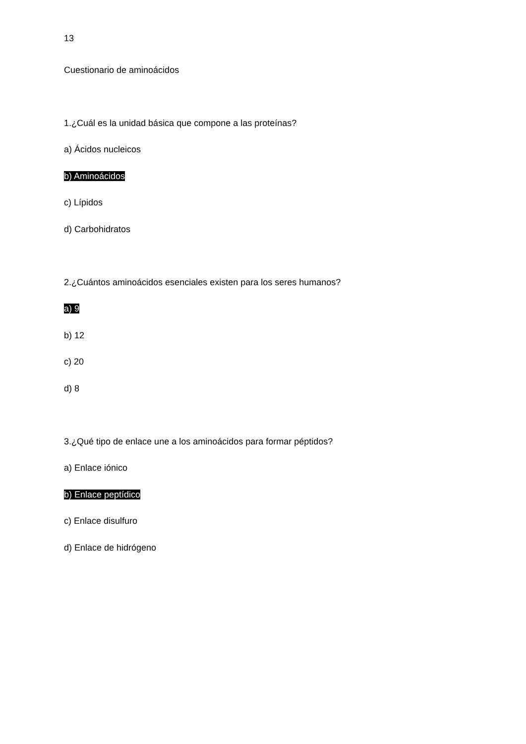13
Cuestionario de aminoácidos
1.¿Cuál es la unidad básica que compone a las proteínas?
a) Ácidos nucleicos
b) Aminoácidos
c) Lípidos
d) Carbohidratos
2.¿Cuántos aminoácidos esenciales existen para los seres humanos?
a) 9
b) 12
c) 20
d) 8
3.¿Qué tipo de enlace une a los aminoácidos para formar péptidos?
a) Enlace iónico
b) Enlace peptídico
c) Enlace disulfuro
d) Enlace de hidrógeno